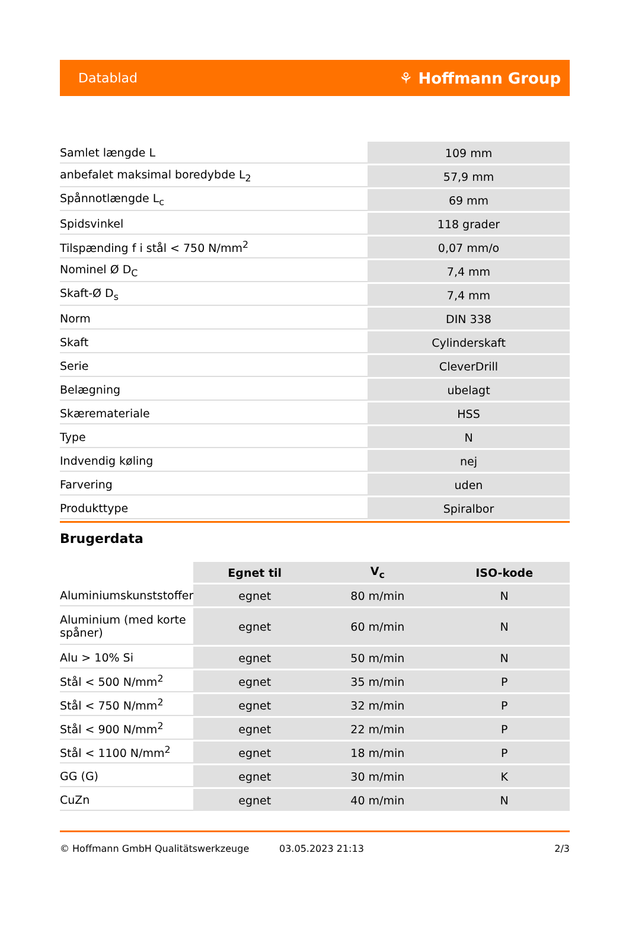Datablad ⚘ Hoffmann Group
| Samlet længde L | 109 mm |
| anbefalet maksimal boredybde L<sub>2</sub> | 57,9 mm |
| Spånnotlængde L<sub>c</sub> | 69 mm |
| Spidsvinkel | 118 grader |
| Tilspænding f i stål < 750 N/mm<sup>2</sup> | 0,07 mm/o |
| Nominel Ø D<sub>C</sub> | 7,4 mm |
| Skaft-Ø D<sub>s</sub> | 7,4 mm |
| Norm | DIN 338 |
| Skaft | Cylinderskaft |
| Serie | CleverDrill |
| Belægning | ubelagt |
| Skæremateriale | HSS |
| Type | N |
| Indvendig køling | nej |
| Farvering | uden |
| Produkttype | Spiralbor |
Brugerdata
| | Egnet til | V<sub>c</sub> | ISO-kode |
| --- | --- | --- | --- |
| Aluminiumskunststoffer | egnet | 80 m/min | N |
| Aluminium (med korte spåner) | egnet | 60 m/min | N |
| Alu > 10% Si | egnet | 50 m/min | N |
| Stål < 500 N/mm<sup>2</sup> | egnet | 35 m/min | P |
| Stål < 750 N/mm<sup>2</sup> | egnet | 32 m/min | P |
| Stål < 900 N/mm<sup>2</sup> | egnet | 22 m/min | P |
| Stål < 1100 N/mm<sup>2</sup> | egnet | 18 m/min | P |
| GG (G) | egnet | 30 m/min | K |
| CuZn | egnet | 40 m/min | N |
© Hoffmann GmbH Qualitätswerkzeuge 03.05.2023 21:13 2/3